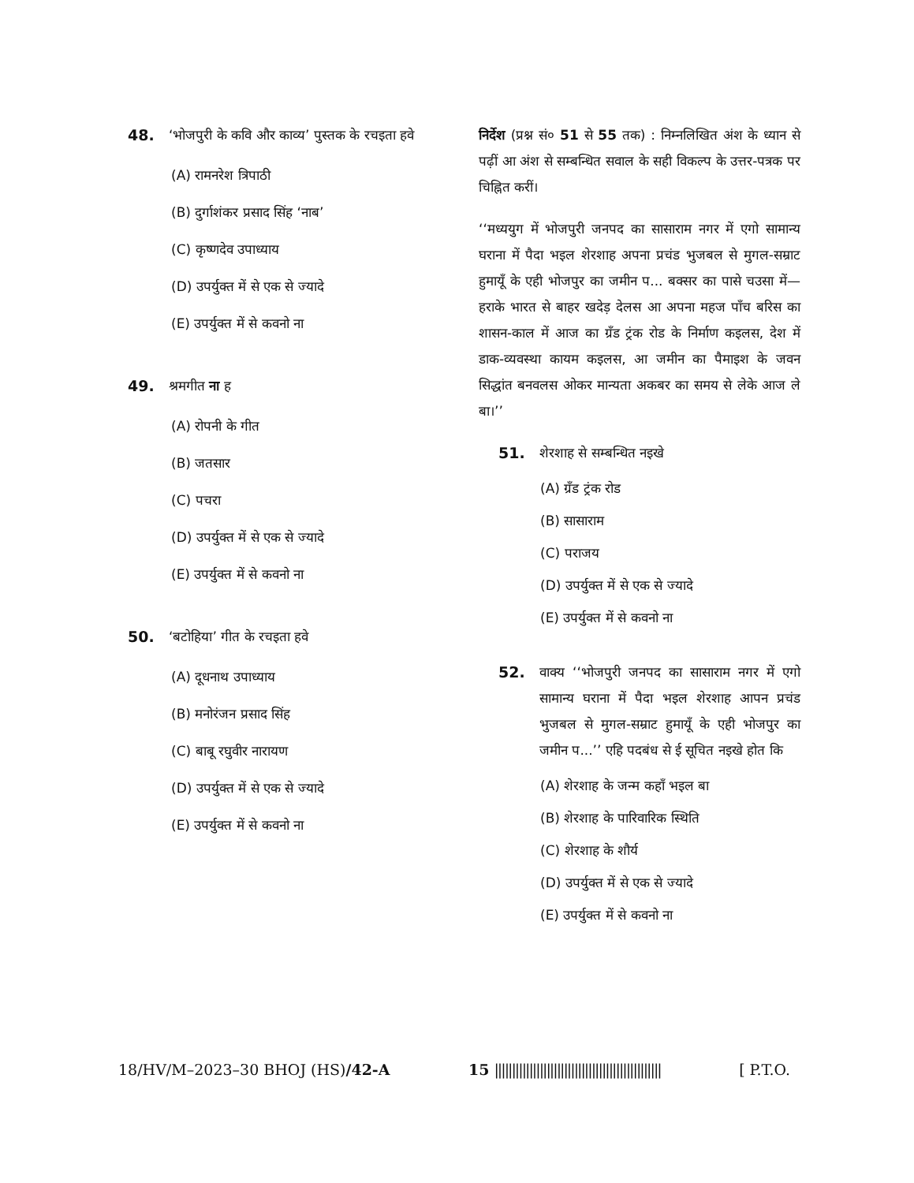48. ‘भोजपुरी के कवि और काव्य’ पुस्तक के रचइता हवे
(A) रामनरेश त्रिपाठी
(B) दुर्गाशंकर प्रसाद सिंह ‘नाब’
(C) कृष्णदेव उपाध्याय
(D) उपर्युक्त में से एक से ज्यादे
(E) उपर्युक्त में से कवनो ना
49. श्रमगीत ना ह
(A) रोपनी के गीत
(B) जतसार
(C) पचरा
(D) उपर्युक्त में से एक से ज्यादे
(E) उपर्युक्त में से कवनो ना
50. ‘बटोहिया’ गीत के रचइता हवे
(A) दूधनाथ उपाध्याय
(B) मनोरंजन प्रसाद सिंह
(C) बाबू रघुवीर नारायण
(D) उपर्युक्त में से एक से ज्यादे
(E) उपर्युक्त में से कवनो ना
निर्देश (प्रश्न सं० 51 से 55 तक) : निम्नलिखित अंश के ध्यान से पढ़ीं आ अंश से सम्बन्धित सवाल के सही विकल्प के उत्तर-पत्रक पर चिह्नित करीं।
‘‘मध्ययुग में भोजपुरी जनपद का सासाराम नगर में एगो सामान्य घराना में पैदा भइल शेरशाह अपना प्रचंड भुजबल से मुगल-सम्राट हुमायूँ के एही भोजपुर का जमीन प... बक्सर का पासे चउसा में—हराके भारत से बाहर खदेड़ देलस आ अपना महज पाँच बरिस का शासन-काल में आज का ग्रँड ट्रंक रोड के निर्माण कइलस, देश में डाक-व्यवस्था कायम कइलस, आ जमीन का पैमाइश के जवन सिद्धांत बनवलस ओकर मान्यता अकबर का समय से लेके आज ले बा।’’
51. शेरशाह से सम्बन्धित नइखे
(A) ग्रँड ट्रंक रोड
(B) सासाराम
(C) पराजय
(D) उपर्युक्त में से एक से ज्यादे
(E) उपर्युक्त में से कवनो ना
52. वाक्य ‘‘भोजपुरी जनपद का सासाराम नगर में एगो सामान्य घराना में पैदा भइल शेरशाह आपन प्रचंड भुजबल से मुगल-सम्राट हुमायूँ के एही भोजपुर का जमीन प...’’ एहि पदबंध से ई सूचित नइखे होत कि
(A) शेरशाह के जन्म कहाँ भइल बा
(B) शेरशाह के पारिवारिक स्थिति
(C) शेरशाह के शौर्य
(D) उपर्युक्त में से एक से ज्यादे
(E) उपर्युक्त में से कवनो ना
18/HV/M–2023–30 BHOJ (HS)/42-A 15 |||||||||||||||||||||||||||||||||||||||||||||||| [ P.T.O.